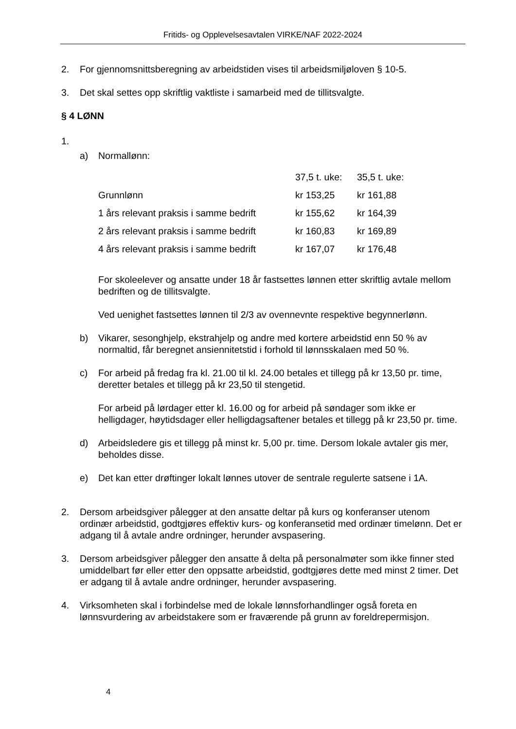Fritids- og Opplevelsesavtalen VIRKE/NAF 2022-2024
2. For gjennomsnittsberegning av arbeidstiden vises til arbeidsmiljøloven § 10-5.
3. Det skal settes opp skriftlig vaktliste i samarbeid med de tillitsvalgte.
§ 4 LØNN
1.
a) Normallønn:
| | 37,5 t. uke: | 35,5 t. uke: |
| Grunnlønn | kr 153,25 | kr 161,88 |
| 1 års relevant praksis i samme bedrift | kr 155,62 | kr 164,39 |
| 2 års relevant praksis i samme bedrift | kr 160,83 | kr 169,89 |
| 4 års relevant praksis i samme bedrift | kr 167,07 | kr 176,48 |
For skoleelever og ansatte under 18 år fastsettes lønnen etter skriftlig avtale mellom bedriften og de tillitsvalgte.
Ved uenighet fastsettes lønnen til 2/3 av ovennevnte respektive begynnerlønn.
b) Vikarer, sesonghjelp, ekstrahjelp og andre med kortere arbeidstid enn 50 % av normaltid, får beregnet ansiennitetstid i forhold til lønnsskalaen med 50 %.
c) For arbeid på fredag fra kl. 21.00 til kl. 24.00 betales et tillegg på kr 13,50 pr. time, deretter betales et tillegg på kr 23,50 til stengetid.
For arbeid på lørdager etter kl. 16.00 og for arbeid på søndager som ikke er helligdager, høytidsdager eller helligdagsaftener betales et tillegg på kr 23,50 pr. time.
d) Arbeidsledere gis et tillegg på minst kr. 5,00 pr. time. Dersom lokale avtaler gis mer, beholdes disse.
e) Det kan etter drøftinger lokalt lønnes utover de sentrale regulerte satsene i 1A.
2. Dersom arbeidsgiver pålegger at den ansatte deltar på kurs og konferanser utenom ordinær arbeidstid, godtgjøres effektiv kurs- og konferansetid med ordinær timelønn. Det er adgang til å avtale andre ordninger, herunder avspasering.
3. Dersom arbeidsgiver pålegger den ansatte å delta på personalmøter som ikke finner sted umiddelbart før eller etter den oppsatte arbeidstid, godtgjøres dette med minst 2 timer. Det er adgang til å avtale andre ordninger, herunder avspasering.
4. Virksomheten skal i forbindelse med de lokale lønnsforhandlinger også foreta en lønnsvurdering av arbeidstakere som er fraværende på grunn av foreldrepermisjon.
4